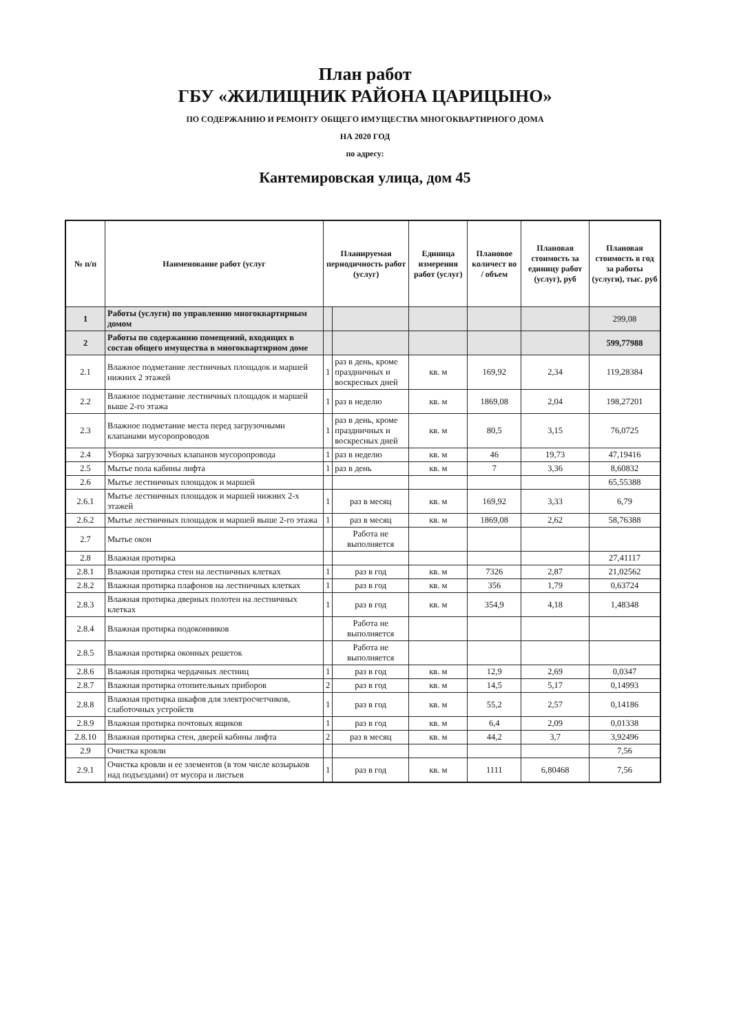План работ
ГБУ «ЖИЛИЩНИК РАЙОНА ЦАРИЦЫНО»
ПО СОДЕРЖАНИЮ И РЕМОНТУ ОБЩЕГО ИМУЩЕСТВА МНОГОКВАРТИРНОГО ДОМА
НА 2020 ГОД
по адресу:
Кантемировская улица, дом 45
| № п/п | Наименование работ (услуг | Планируемая периодичность работ (услуг) | | Единица измерения работ (услуг) | Плановое количест во / объем | Плановая стоимость за единицу работ (услуг), руб | Плановая стоимость в год за работы (услуги), тыс. руб |
| --- | --- | --- | --- | --- | --- | --- | --- |
| 1 | Работы (услуги) по управлению многоквартирным домом | | | | | | 299,08 |
| 2 | Работы по содержанию помещений, входящих в состав общего имущества в многоквартирном доме | | | | | | 599,77988 |
| 2.1 | Влажное подметание лестничных площадок и маршей нижних 2 этажей | 1 | раз в день, кроме праздничных и воскресных дней | кв. м | 169,92 | 2,34 | 119,28384 |
| 2.2 | Влажное подметание лестничных площадок и маршей выше 2-го этажа | 1 | раз в неделю | кв. м | 1869,08 | 2,04 | 198,27201 |
| 2.3 | Влажное подметание места перед загрузочными клапанами мусоропроводов | 1 | раз в день, кроме праздничных и воскресных дней | кв. м | 80,5 | 3,15 | 76,0725 |
| 2.4 | Уборка загрузочных клапанов мусоропровода | 1 | раз в неделю | кв. м | 46 | 19,73 | 47,19416 |
| 2.5 | Мытье пола кабины лифта | 1 | раз в день | кв. м | 7 | 3,36 | 8,60832 |
| 2.6 | Мытье лестничных площадок и маршей | | | | | | 65,55388 |
| 2.6.1 | Мытье лестничных площадок и маршей нижних 2-х этажей | 1 | раз в месяц | кв. м | 169,92 | 3,33 | 6,79 |
| 2.6.2 | Мытье лестничных площадок и маршей выше 2-го этажа | 1 | раз в месяц | кв. м | 1869,08 | 2,62 | 58,76388 |
| 2.7 | Мытье окон | | Работа не выполняется | | | | |
| 2.8 | Влажная протирка | | | | | | 27,41117 |
| 2.8.1 | Влажная протирка стен на лестничных клетках | 1 | раз в год | кв. м | 7326 | 2,87 | 21,02562 |
| 2.8.2 | Влажная протирка плафонов на лестничных клетках | 1 | раз в год | кв. м | 356 | 1,79 | 0,63724 |
| 2.8.3 | Влажная протирка дверных полотен на лестничных клетках | 1 | раз в год | кв. м | 354,9 | 4,18 | 1,48348 |
| 2.8.4 | Влажная протирка подоконников | | Работа не выполняется | | | | |
| 2.8.5 | Влажная протирка оконных решеток | | Работа не выполняется | | | | |
| 2.8.6 | Влажная протирка чердачных лестниц | 1 | раз в год | кв. м | 12,9 | 2,69 | 0,0347 |
| 2.8.7 | Влажная протирка отопительных приборов | 2 | раз в год | кв. м | 14,5 | 5,17 | 0,14993 |
| 2.8.8 | Влажная протирка шкафов для электросчетчиков, слаботочных устройств | 1 | раз в год | кв. м | 55,2 | 2,57 | 0,14186 |
| 2.8.9 | Влажная протирка почтовых ящиков | 1 | раз в год | кв. м | 6,4 | 2,09 | 0,01338 |
| 2.8.10 | Влажная протирка стен, дверей кабины лифта | 2 | раз в месяц | кв. м | 44,2 | 3,7 | 3,92496 |
| 2.9 | Очистка кровли | | | | | | 7,56 |
| 2.9.1 | Очистка кровли и ее элементов (в том числе козырьков над подъездами) от мусора и листьев | 1 | раз в год | кв. м | 1111 | 6,80468 | 7,56 |